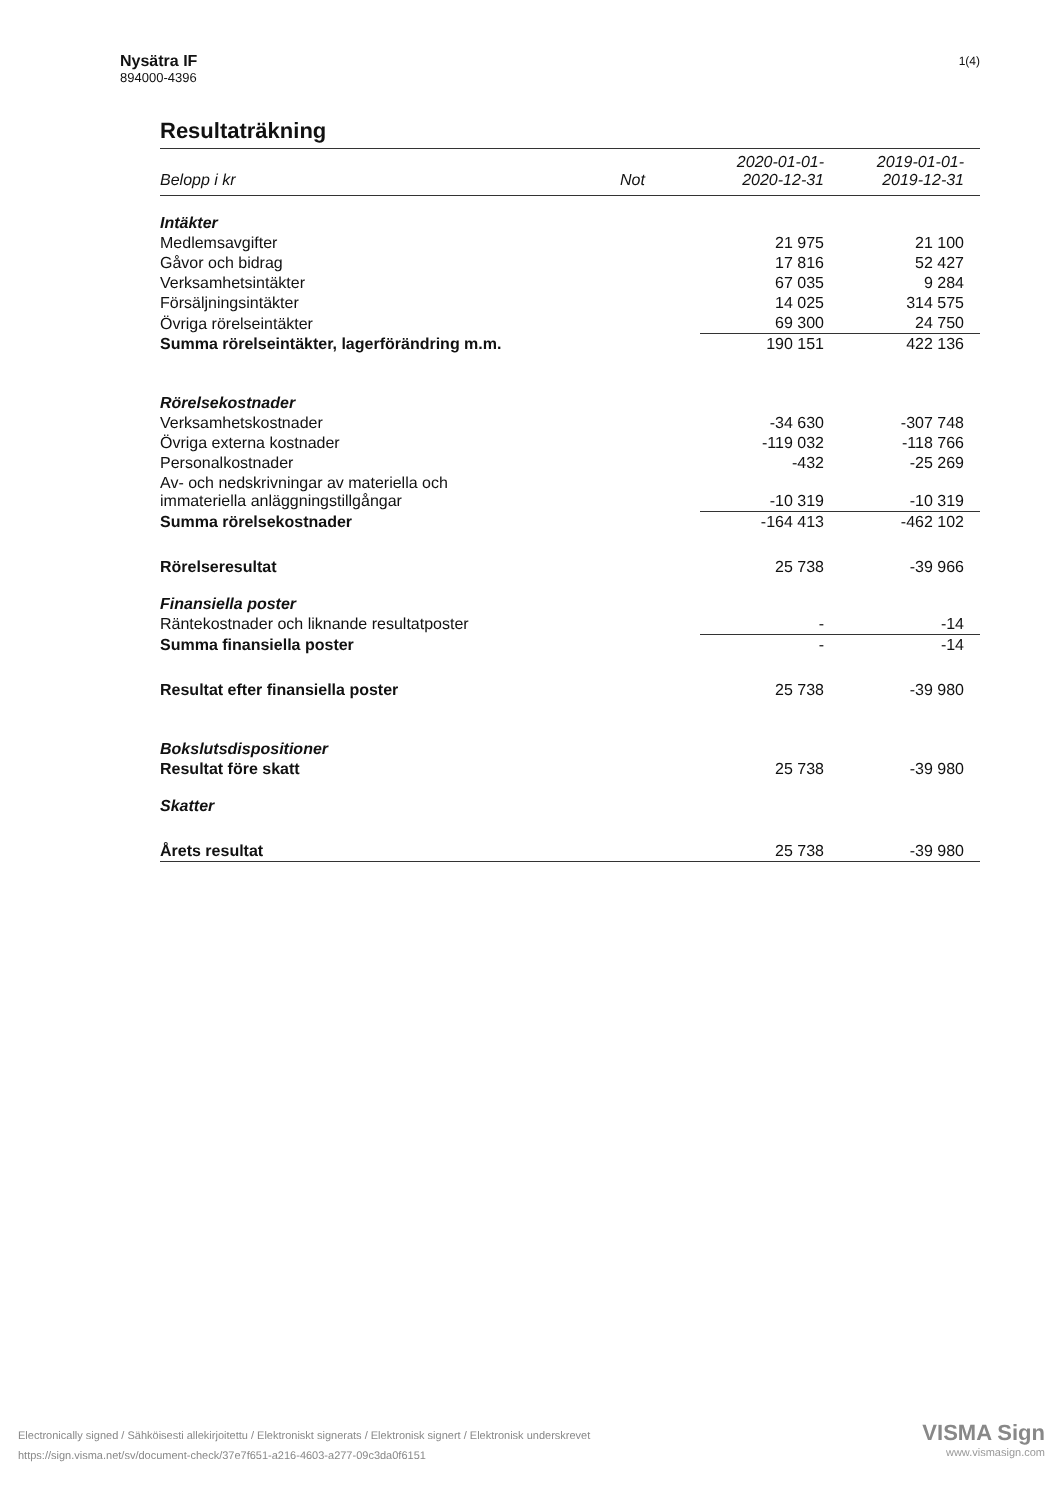Nysätra IF
894000-4396
1(4)
Resultaträkning
| Belopp i kr | Not | 2020-01-01- 2020-12-31 | 2019-01-01- 2019-12-31 |
| --- | --- | --- | --- |
| Intäkter | | | |
| Medlemsavgifter | | 21 975 | 21 100 |
| Gåvor och bidrag | | 17 816 | 52 427 |
| Verksamhetsintäkter | | 67 035 | 9 284 |
| Försäljningsintäkter | | 14 025 | 314 575 |
| Övriga rörelseintäkter | | 69 300 | 24 750 |
| Summa rörelseintäkter, lagerförändring m.m. | | 190 151 | 422 136 |
| Rörelsekostnader | | | |
| Verksamhetskostnader | | -34 630 | -307 748 |
| Övriga externa kostnader | | -119 032 | -118 766 |
| Personalkostnader | | -432 | -25 269 |
| Av- och nedskrivningar av materiella och immateriella anläggningstillgångar | | -10 319 | -10 319 |
| Summa rörelsekostnader | | -164 413 | -462 102 |
| Rörelseresultat | | 25 738 | -39 966 |
| Finansiella poster | | | |
| Räntekostnader och liknande resultatposter | | - | -14 |
| Summa finansiella poster | | - | -14 |
| Resultat efter finansiella poster | | 25 738 | -39 980 |
| Bokslutsdispositioner | | | |
| Resultat före skatt | | 25 738 | -39 980 |
| Skatter | | | |
| Årets resultat | | 25 738 | -39 980 |
Electronically signed / Sähköisesti allekirjoitettu / Elektroniskt signerats / Elektronisk signert / Elektronisk underskrevet
https://sign.visma.net/sv/document-check/37e7f651-a216-4603-a277-09c3da0f6151
VISMA Sign
www.vismasign.com